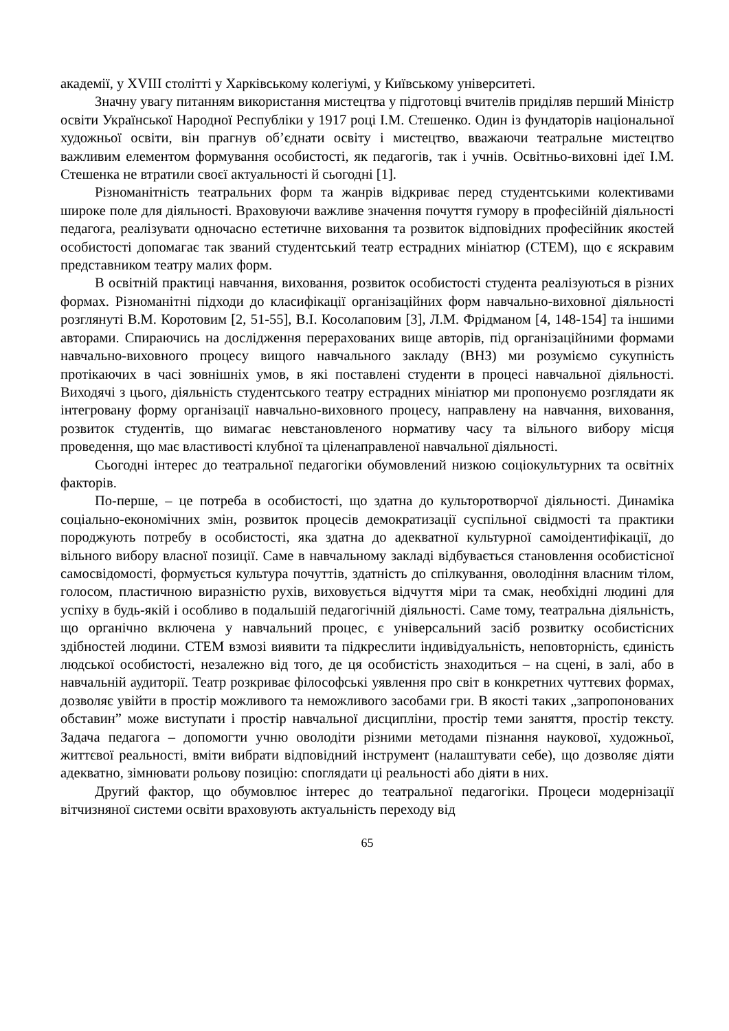академії, у XVIII столітті у Харківському колегіумі, у Київському університеті.
Значну увагу питанням використання мистецтва у підготовці вчителів приділяв перший Міністр освіти Української Народної Республіки у 1917 році І.М. Стешенко. Один із фундаторів національної художньої освіти, він прагнув об’єднати освіту і мистецтво, вважаючи театральне мистецтво важливим елементом формування особистості, як педагогів, так і учнів. Освітньо-виховні ідеї І.М. Стешенка не втратили своєї актуальності й сьогодні [1].
Різноманітність театральних форм та жанрів відкриває перед студентськими колективами широке поле для діяльності. Враховуючи важливе значення почуття гумору в професійній діяльності педагога, реалізувати одночасно естетичне виховання та розвиток відповідних професійник якостей особистості допомагає так званий студентський театр естрадних мініатюр (СТЕМ), що є яскравим представником театру малих форм.
В освітній практиці навчання, виховання, розвиток особистості студента реалізуються в різних формах. Різноманітні підходи до класифікації організаційних форм навчально-виховної діяльності розглянуті В.М. Коротовим [2, 51-55], В.І. Косолаповим [3], Л.М. Фрідманом [4, 148-154] та іншими авторами. Спираючись на дослідження перерахованих вище авторів, під організаційними формами навчально-виховного процесу вищого навчального закладу (ВНЗ) ми розуміємо сукупність протікаючих в часі зовнішніх умов, в які поставлені студенти в процесі навчальної діяльності. Виходячі з цього, діяльність студентського театру естрадних мініатюр ми пропонуємо розглядати як інтегровану форму організації навчально-виховного процесу, направлену на навчання, виховання, розвиток студентів, що вимагає невстановленого нормативу часу та вільного вибору місця проведення, що має властивості клубної та ціленаправленої навчальної діяльності.
Сьогодні інтерес до театральної педагогіки обумовлений низкою соціокультурних та освітніх факторів.
По-перше, – це потреба в особистості, що здатна до культоротворчої діяльності. Динаміка соціально-економічних змін, розвиток процесів демократизації суспільної свідмості та практики породжують потребу в особистості, яка здатна до адекватної культурної самоідентифікації, до вільного вибору власної позиції. Саме в навчальному закладі відбувається становлення особистісної самосвідомості, формується культура почуттів, здатність до спілкування, оволодіння власним тілом, голосом, пластичною виразністю рухів, виховується відчуття міри та смак, необхідні людині для успіху в будь-якій і особливо в подальшій педагогічній діяльності. Саме тому, театральна діяльність, що органічно включена у навчальний процес, є універсальний засіб розвитку особистісних здібностей людини. СТЕМ взмозі виявити та підкреслити індивідуальність, неповторність, єдиність людської особистості, незалежно від того, де ця особистість знаходиться – на сцені, в залі, або в навчальній аудиторії. Театр розкриває філософські уявлення про світ в конкретних чуттєвих формах, дозволяє увійти в простір можливого та неможливого засобами гри. В якості таких „запропонованих обставин” може виступати і простір навчальної дисципліни, простір теми заняття, простір тексту. Задача педагога – допомогти учню оволодіти різними методами пізнання наукової, художньої, життєвої реальності, вміти вибрати відповідний інструмент (налаштувати себе), що дозволяє діяти адекватно, зімнювати рольову позицію: споглядати ці реальності або діяти в них.
Другий фактор, що обумовлює інтерес до театральної педагогіки. Процеси модернізації вітчизняної системи освіти враховують актуальність переходу від
65